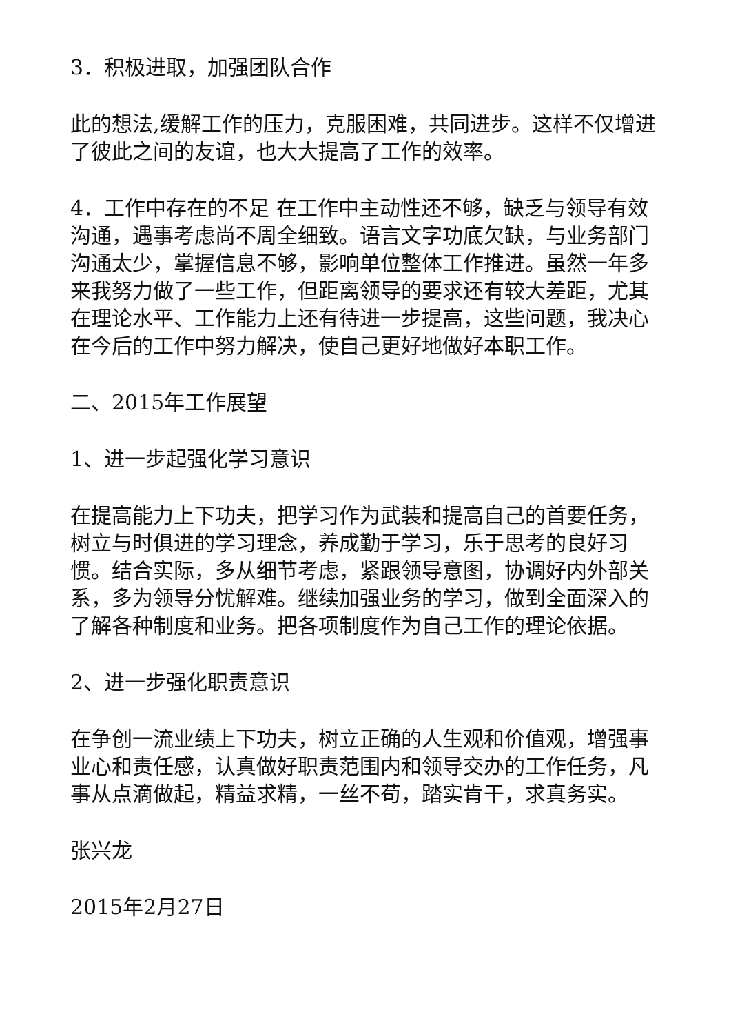3．积极进取，加强团队合作
此的想法,缓解工作的压力，克服困难，共同进步。这样不仅增进了彼此之间的友谊，也大大提高了工作的效率。
4．工作中存在的不足 在工作中主动性还不够，缺乏与领导有效沟通，遇事考虑尚不周全细致。语言文字功底欠缺，与业务部门沟通太少，掌握信息不够，影响单位整体工作推进。虽然一年多来我努力做了一些工作，但距离领导的要求还有较大差距，尤其在理论水平、工作能力上还有待进一步提高，这些问题，我决心在今后的工作中努力解决，使自己更好地做好本职工作。
二、2015年工作展望
1、进一步起强化学习意识
在提高能力上下功夫，把学习作为武装和提高自己的首要任务，树立与时俱进的学习理念，养成勤于学习，乐于思考的良好习惯。结合实际，多从细节考虑，紧跟领导意图，协调好内外部关系，多为领导分忧解难。继续加强业务的学习，做到全面深入的了解各种制度和业务。把各项制度作为自己工作的理论依据。
2、进一步强化职责意识
在争创一流业绩上下功夫，树立正确的人生观和价值观，增强事业心和责任感，认真做好职责范围内和领导交办的工作任务，凡事从点滴做起，精益求精，一丝不苟，踏实肯干，求真务实。
张兴龙
2015年2月27日